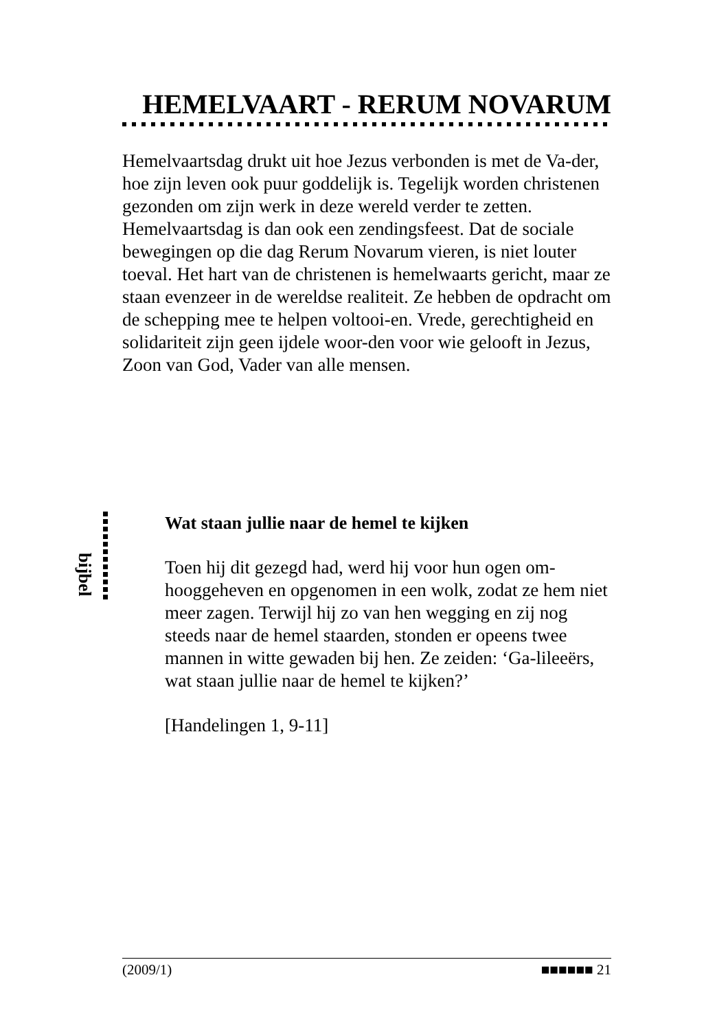HEMELVAART - RERUM NOVARUM
Hemelvaartsdag drukt uit hoe Jezus verbonden is met de Va-der, hoe zijn leven ook puur goddelijk is. Tegelijk worden christenen gezonden om zijn werk in deze wereld verder te zetten. Hemelvaartsdag is dan ook een zendingsfeest. Dat de sociale bewegingen op die dag Rerum Novarum vieren, is niet louter toeval. Het hart van de christenen is hemelwaarts gericht, maar ze staan evenzeer in de wereldse realiteit. Ze hebben de opdracht om de schepping mee te helpen voltooi-en. Vrede, gerechtigheid en solidariteit zijn geen ijdele woor-den voor wie gelooft in Jezus, Zoon van God, Vader van alle mensen.
bijbel
Wat staan jullie naar de hemel te kijken
Toen hij dit gezegd had, werd hij voor hun ogen om-hooggeheven en opgenomen in een wolk, zodat ze hem niet meer zagen. Terwijl hij zo van hen wegging en zij nog steeds naar de hemel staarden, stonden er opeens twee mannen in witte gewaden bij hen. Ze zeiden: ‘Ga-lileeërs, wat staan jullie naar de hemel te kijken?’
[Handelingen 1, 9-11]
(2009/1) ■■■■■■ 21